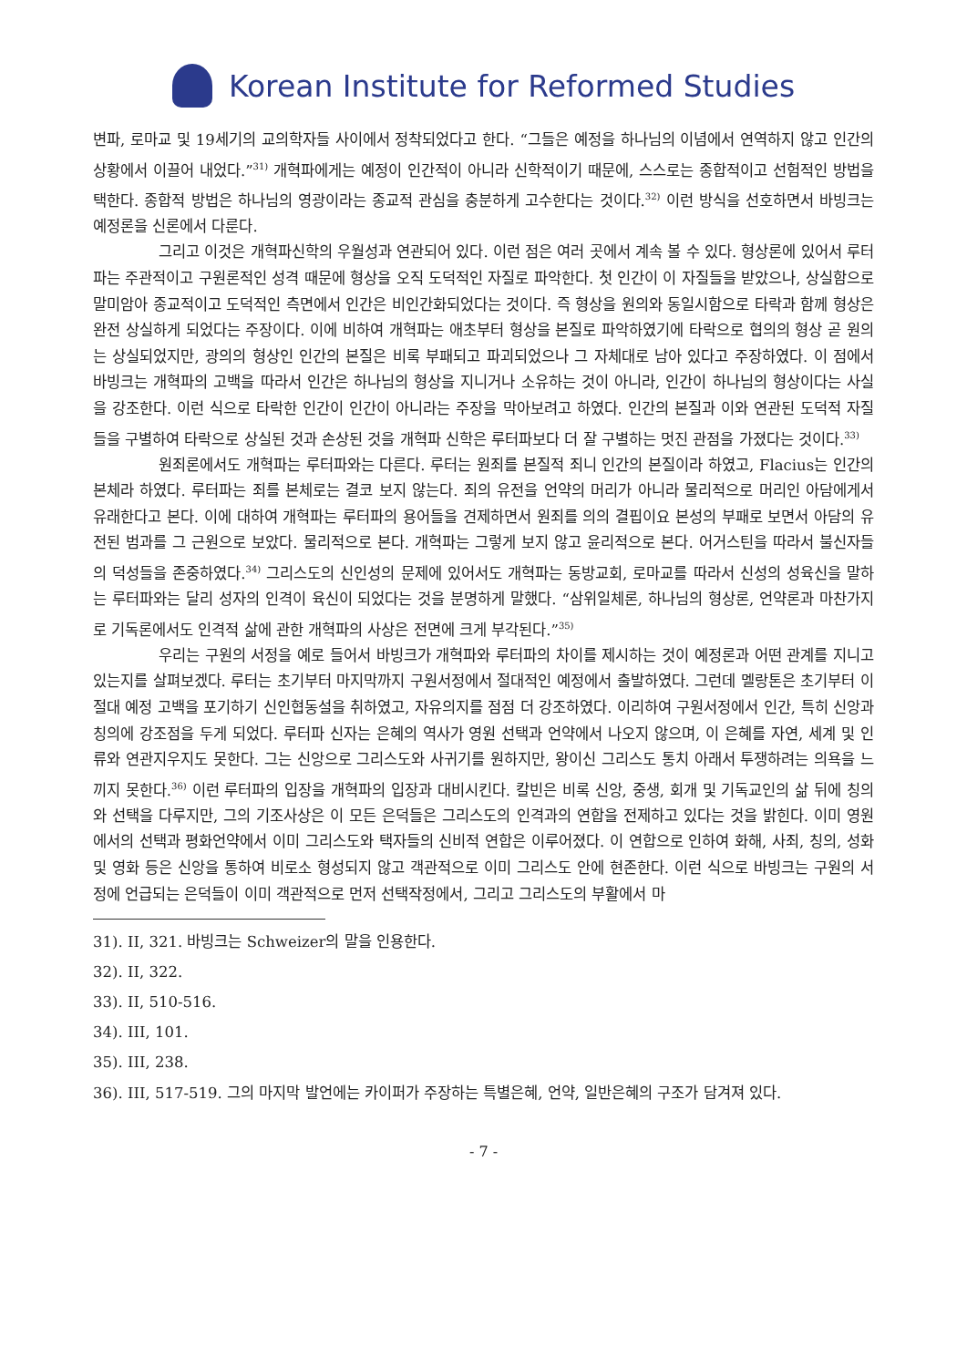Korean Institute for Reformed Studies
변파, 로마교 및 19세기의 교의학자들 사이에서 정착되었다고 한다. “그들은 예정을 하나님의 이념에서 연역하지 않고 인간의 상황에서 이끌어 내었다.”<sup>31)</sup> 개혁파에게는 예정이 인간적이 아니라 신학적이기 때문에, 스스로는 종합적이고 선험적인 방법을 택한다. 종합적 방법은 하나님의 영광이라는 종교적 관심을 충분하게 고수한다는 것이다.<sup>32)</sup> 이런 방식을 선호하면서 바빙크는 예정론을 신론에서 다룬다.
그리고 이것은 개혁파신학의 우월성과 연관되어 있다. 이런 점은 여러 곳에서 계속 볼 수 있다. 형상론에 있어서 루터파는 주관적이고 구원론적인 성격 때문에 형상을 오직 도덕적인 자질로 파악한다. 첫 인간이 이 자질들을 받았으나, 상실함으로 말미암아 종교적이고 도덕적인 측면에서 인간은 비인간화되었다는 것이다. 즉 형상을 원의와 동일시함으로 타락과 함께 형상은 완전 상실하게 되었다는 주장이다. 이에 비하여 개혁파는 애초부터 형상을 본질로 파악하였기에 타락으로 협의의 형상 곧 원의는 상실되었지만, 광의의 형상인 인간의 본질은 비록 부패되고 파괴되었으나 그 자체대로 남아 있다고 주장하였다. 이 점에서 바빙크는 개혁파의 고백을 따라서 인간은 하나님의 형상을 지니거나 소유하는 것이 아니라, 인간이 하나님의 형상이다는 사실을 강조한다. 이런 식으로 타락한 인간이 인간이 아니라는 주장을 막아보려고 하였다. 인간의 본질과 이와 연관된 도덕적 자질들을 구별하여 타락으로 상실된 것과 손상된 것을 개혁파 신학은 루터파보다 더 잘 구별하는 멋진 관점을 가졌다는 것이다.<sup>33)</sup>
원죄론에서도 개혁파는 루터파와는 다른다. 루터는 원죄를 본질적 죄니 인간의 본질이라 하였고, Flacius는 인간의 본체라 하였다. 루터파는 죄를 본체로는 결코 보지 않는다. 죄의 유전을 언약의 머리가 아니라 물리적으로 머리인 아담에게서 유래한다고 본다. 이에 대하여 개혁파는 루터파의 용어들을 견제하면서 원죄를 의의 결핍이요 본성의 부패로 보면서 아담의 유전된 범과를 그 근원으로 보았다. 물리적으로 본다. 개혁파는 그렇게 보지 않고 윤리적으로 본다. 어거스틴을 따라서 불신자들의 덕성들을 존중하였다.<sup>34)</sup> 그리스도의 신인성의 문제에 있어서도 개혁파는 동방교회, 로마교를 따라서 신성의 성육신을 말하는 루터파와는 달리 성자의 인격이 육신이 되었다는 것을 분명하게 말했다. “삼위일체론, 하나님의 형상론, 언약론과 마찬가지로 기독론에서도 인격적 삶에 관한 개혁파의 사상은 전면에 크게 부각된다.”<sup>35)</sup>
우리는 구원의 서정을 예로 들어서 바빙크가 개혁파와 루터파의 차이를 제시하는 것이 예정론과 어떤 관계를 지니고 있는지를 살펴보겠다. 루터는 초기부터 마지막까지 구원서정에서 절대적인 예정에서 출발하였다. 그런데 멜랑톤은 초기부터 이 절대 예정 고백을 포기하기 신인협동설을 취하였고, 자유의지를 점점 더 강조하였다. 이리하여 구원서정에서 인간, 특히 신앙과 칭의에 강조점을 두게 되었다. 루터파 신자는 은혜의 역사가 영원 선택과 언약에서 나오지 않으며, 이 은혜를 자연, 세계 및 인류와 연관지우지도 못한다. 그는 신앙으로 그리스도와 사귀기를 원하지만, 왕이신 그리스도 통치 아래서 투쟁하려는 의욕을 느끼지 못한다.<sup>36)</sup> 이런 루터파의 입장을 개혁파의 입장과 대비시킨다. 칼빈은 비록 신앙, 중생, 회개 및 기독교인의 삶 뒤에 칭의와 선택을 다루지만, 그의 기조사상은 이 모든 은덕들은 그리스도의 인격과의 연합을 전제하고 있다는 것을 밝힌다. 이미 영원에서의 선택과 평화언약에서 이미 그리스도와 택자들의 신비적 연합은 이루어졌다. 이 연합으로 인하여 화해, 사죄, 칭의, 성화 및 영화 등은 신앙을 통하여 비로소 형성되지 않고 객관적으로 이미 그리스도 안에 현존한다. 이런 식으로 바빙크는 구원의 서정에 언급되는 은덕들이 이미 객관적으로 먼저 선택작정에서, 그리고 그리스도의 부활에서 마
31). II, 321. 바빙크는 Schweizer의 말을 인용한다.
32). II, 322.
33). II, 510-516.
34). III, 101.
35). III, 238.
36). III, 517-519. 그의 마지막 발언에는 카이퍼가 주장하는 특별은혜, 언약, 일반은혜의 구조가 담겨져 있다.
- 7 -